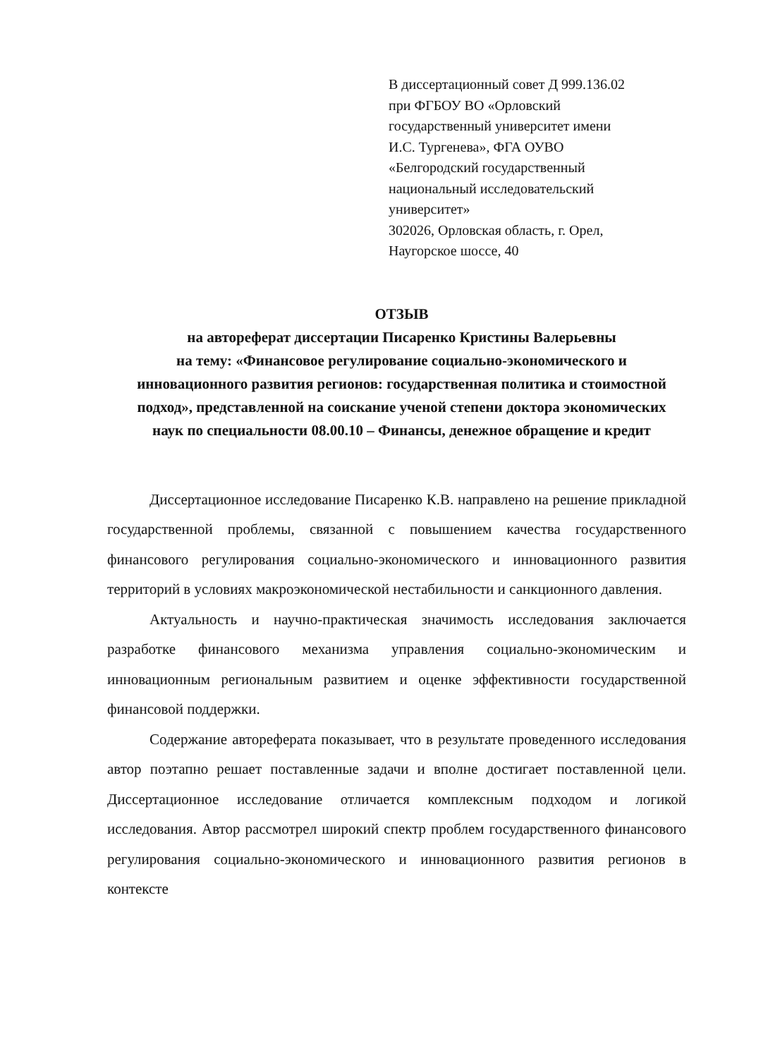В диссертационный совет Д 999.136.02
при ФГБОУ ВО «Орловский
государственный университет имени
И.С. Тургенева», ФГА ОУВО
«Белгородский государственный
национальный исследовательский
университет»
302026, Орловская область, г. Орел,
Наугорское шоссе, 40
ОТЗЫВ
на автореферат диссертации Писаренко Кристины Валерьевны
на тему: «Финансовое регулирование социально-экономического и инновационного развития регионов: государственная политика и стоимостной подход», представленной на соискание ученой степени доктора экономических наук по специальности 08.00.10 – Финансы, денежное обращение и кредит
Диссертационное исследование Писаренко К.В. направлено на решение прикладной государственной проблемы, связанной с повышением качества государственного финансового регулирования социально-экономического и инновационного развития территорий в условиях макроэкономической нестабильности и санкционного давления.
Актуальность и научно-практическая значимость исследования заключается разработке финансового механизма управления социально-экономическим и инновационным региональным развитием и оценке эффективности государственной финансовой поддержки.
Содержание автореферата показывает, что в результате проведенного исследования автор поэтапно решает поставленные задачи и вполне достигает поставленной цели. Диссертационное исследование отличается комплексным подходом и логикой исследования. Автор рассмотрел широкий спектр проблем государственного финансового регулирования социально-экономического и инновационного развития регионов в контексте